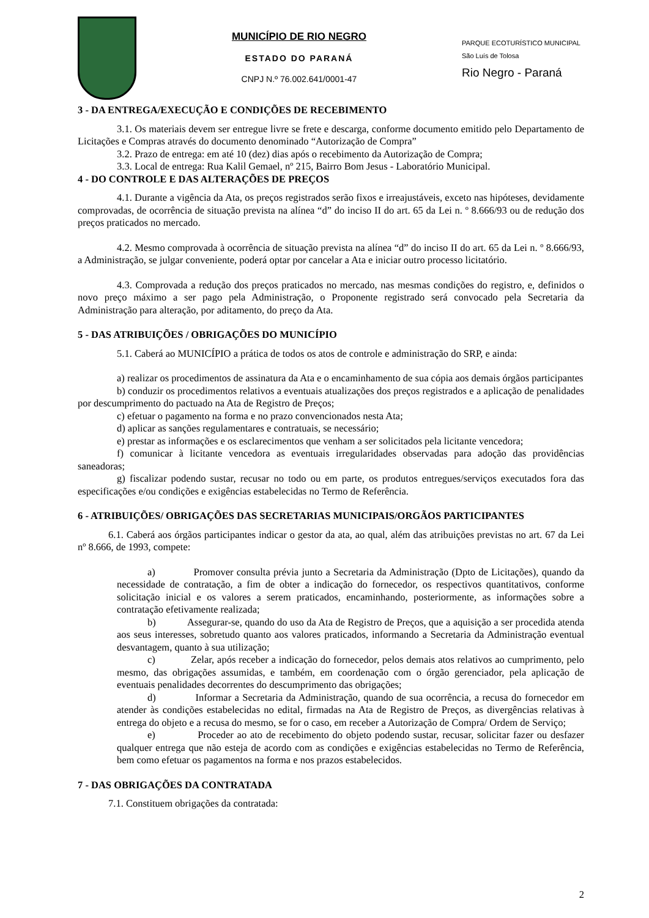MUNICÍPIO DE RIO NEGRO
ESTADO DO PARANÁ
CNPJ N.º 76.002.641/0001-47
PARQUE ECOTURÍSTICO MUNICIPAL
São Luís de Tolosa
Rio Negro - Paraná
3 - DA ENTREGA/EXECUÇÃO E CONDIÇÕES DE RECEBIMENTO
3.1. Os materiais devem ser entregue livre se frete e descarga, conforme documento emitido pelo Departamento de Licitações e Compras através do documento denominado “Autorização de Compra”
3.2. Prazo de entrega: em até 10 (dez) dias após o recebimento da Autorização de Compra;
3.3. Local de entrega: Rua Kalil Gemael, nº 215, Bairro Bom Jesus - Laboratório Municipal.
4 - DO CONTROLE E DAS ALTERAÇÕES DE PREÇOS
4.1. Durante a vigência da Ata, os preços registrados serão fixos e irreajustáveis, exceto nas hipóteses, devidamente comprovadas, de ocorrência de situação prevista na alínea “d” do inciso II do art. 65 da Lei n. º 8.666/93 ou de redução dos preços praticados no mercado.
4.2. Mesmo comprovada à ocorrência de situação prevista na alínea “d” do inciso II do art. 65 da Lei n. º 8.666/93, a Administração, se julgar conveniente, poderá optar por cancelar a Ata e iniciar outro processo licitatório.
4.3. Comprovada a redução dos preços praticados no mercado, nas mesmas condições do registro, e, definidos o novo preço máximo a ser pago pela Administração, o Proponente registrado será convocado pela Secretaria da Administração para alteração, por aditamento, do preço da Ata.
5 - DAS ATRIBUIÇÕES / OBRIGAÇÕES DO MUNICÍPIO
5.1. Caberá ao MUNICÍPIO a prática de todos os atos de controle e administração do SRP, e ainda:
a) realizar os procedimentos de assinatura da Ata e o encaminhamento de sua cópia aos demais órgãos participantes
b) conduzir os procedimentos relativos a eventuais atualizações dos preços registrados e a aplicação de penalidades por descumprimento do pactuado na Ata de Registro de Preços;
c) efetuar o pagamento na forma e no prazo convencionados nesta Ata;
d) aplicar as sanções regulamentares e contratuais, se necessário;
e) prestar as informações e os esclarecimentos que venham a ser solicitados pela licitante vencedora;
f) comunicar à licitante vencedora as eventuais irregularidades observadas para adoção das providências saneadoras;
g) fiscalizar podendo sustar, recusar no todo ou em parte, os produtos entregues/serviços executados fora das especificações e/ou condições e exigências estabelecidas no Termo de Referência.
6 - ATRIBUIÇÕES/ OBRIGAÇÕES DAS SECRETARIAS MUNICIPAIS/ORGÃOS PARTICIPANTES
6.1. Caberá aos órgãos participantes indicar o gestor da ata, ao qual, além das atribuições previstas no art. 67 da Lei nº 8.666, de 1993, compete:
a) Promover consulta prévia junto a Secretaria da Administração (Dpto de Licitações), quando da necessidade de contratação, a fim de obter a indicação do fornecedor, os respectivos quantitativos, conforme solicitação inicial e os valores a serem praticados, encaminhando, posteriormente, as informações sobre a contratação efetivamente realizada;
b) Assegurar-se, quando do uso da Ata de Registro de Preços, que a aquisição a ser procedida atenda aos seus interesses, sobretudo quanto aos valores praticados, informando a Secretaria da Administração eventual desvantagem, quanto à sua utilização;
c) Zelar, após receber a indicação do fornecedor, pelos demais atos relativos ao cumprimento, pelo mesmo, das obrigações assumidas, e também, em coordenação com o órgão gerenciador, pela aplicação de eventuais penalidades decorrentes do descumprimento das obrigações;
d) Informar a Secretaria da Administração, quando de sua ocorrência, a recusa do fornecedor em atender às condições estabelecidas no edital, firmadas na Ata de Registro de Preços, as divergências relativas à entrega do objeto e a recusa do mesmo, se for o caso, em receber a Autorização de Compra/ Ordem de Serviço;
e) Proceder ao ato de recebimento do objeto podendo sustar, recusar, solicitar fazer ou desfazer qualquer entrega que não esteja de acordo com as condições e exigências estabelecidas no Termo de Referência, bem como efetuar os pagamentos na forma e nos prazos estabelecidos.
7 - DAS OBRIGAÇÕES DA CONTRATADA
7.1. Constituem obrigações da contratada:
2